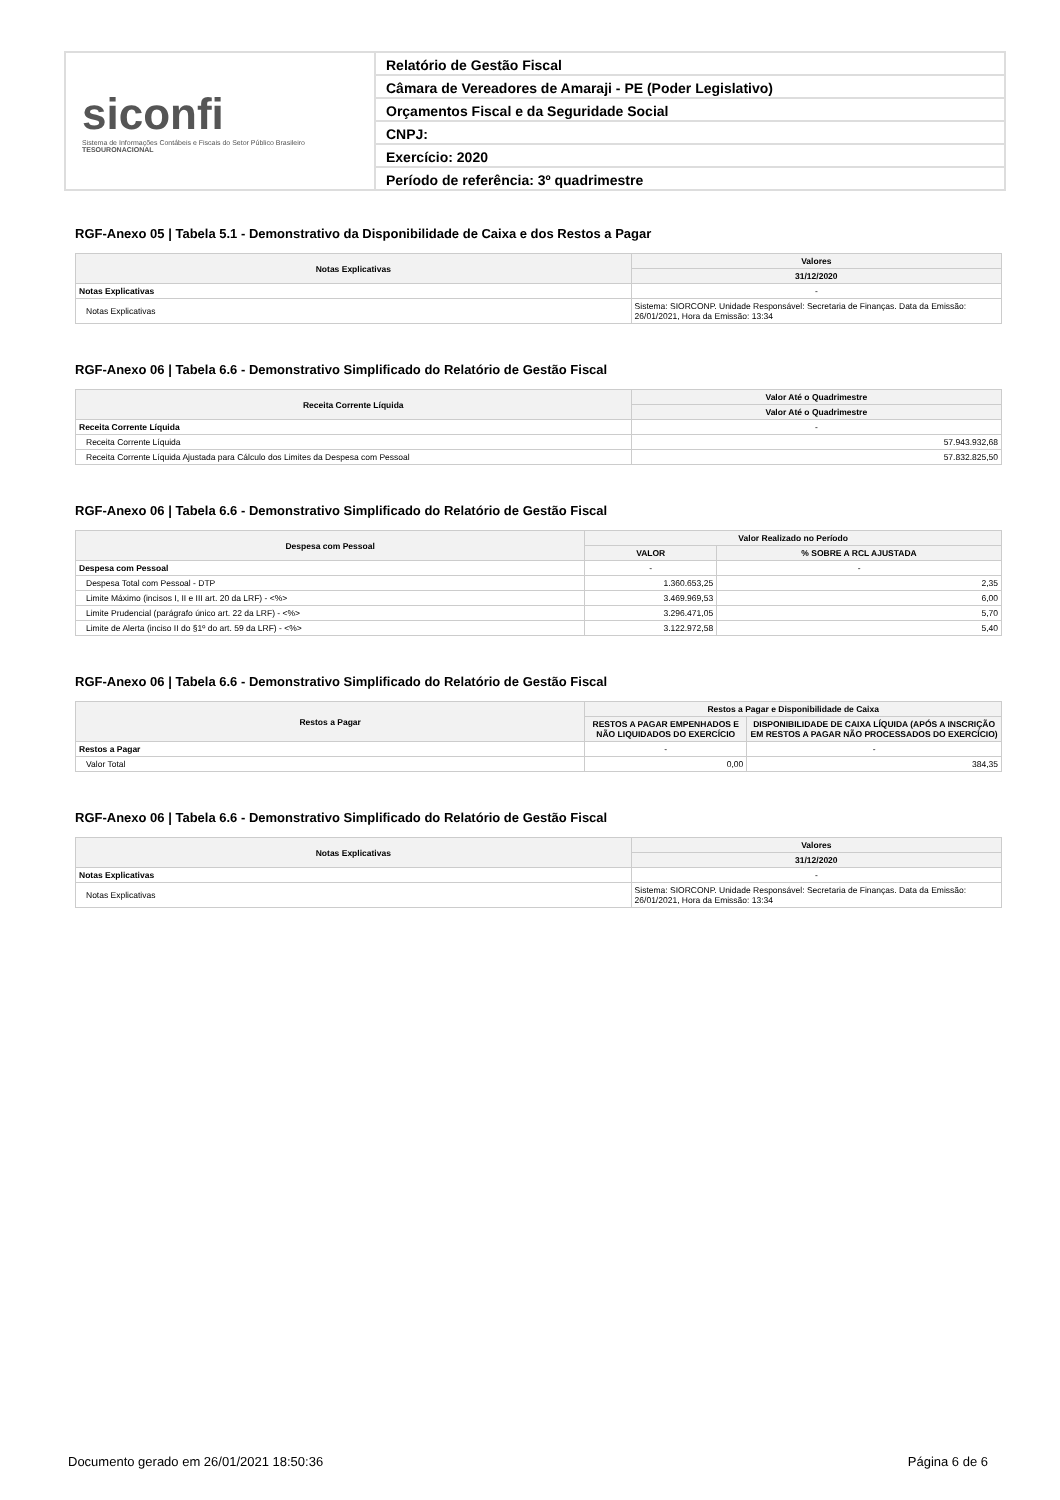siconfi
Sistema de Informações Contábeis e Fiscais do Setor Público Brasileiro
TESOURONACIONAL
Relatório de Gestão Fiscal
Câmara de Vereadores de Amaraji - PE (Poder Legislativo)
Orçamentos Fiscal e da Seguridade Social
CNPJ:
Exercício: 2020
Período de referência: 3º quadrimestre
RGF-Anexo 05 | Tabela 5.1 - Demonstrativo da Disponibilidade de Caixa e dos Restos a Pagar
| Notas Explicativas | Valores |
| --- | --- |
| | 31/12/2020 |
| Notas Explicativas | - |
| Notas Explicativas | Sistema: SIORCONP. Unidade Responsável: Secretaria de Finanças. Data da Emissão: 26/01/2021, Hora da Emissão: 13:34 |
RGF-Anexo 06 | Tabela 6.6 - Demonstrativo Simplificado do Relatório de Gestão Fiscal
| Receita Corrente Líquida | Valor Até o Quadrimestre |
| --- | --- |
| | Valor Até o Quadrimestre |
| Receita Corrente Líquida | - |
| Receita Corrente Líquida | 57.943.932,68 |
| Receita Corrente Líquida Ajustada para Cálculo dos Limites da Despesa com Pessoal | 57.832.825,50 |
RGF-Anexo 06 | Tabela 6.6 - Demonstrativo Simplificado do Relatório de Gestão Fiscal
| Despesa com Pessoal | Valor Realizado no Período | |
| --- | --- | --- |
| | VALOR | % SOBRE A RCL AJUSTADA |
| Despesa com Pessoal | - | - |
| Despesa Total com Pessoal - DTP | 1.360.653,25 | 2,35 |
| Limite Máximo (incisos I, II e III art. 20 da LRF) - <%> | 3.469.969,53 | 6,00 |
| Limite Prudencial (parágrafo único art. 22 da LRF) - <%> | 3.296.471,05 | 5,70 |
| Limite de Alerta (inciso II do §1º do art. 59 da LRF) - <%> | 3.122.972,58 | 5,40 |
RGF-Anexo 06 | Tabela 6.6 - Demonstrativo Simplificado do Relatório de Gestão Fiscal
| Restos a Pagar | Restos a Pagar e Disponibilidade de Caixa | |
| --- | --- | --- |
| | RESTOS A PAGAR EMPENHADOS E NÃO LIQUIDADOS DO EXERCÍCIO | DISPONIBILIDADE DE CAIXA LÍQUIDA (APÓS A INSCRIÇÃO EM RESTOS A PAGAR NÃO PROCESSADOS DO EXERCÍCIO) |
| Restos a Pagar | - | - |
| Valor Total | 0,00 | 384,35 |
RGF-Anexo 06 | Tabela 6.6 - Demonstrativo Simplificado do Relatório de Gestão Fiscal
| Notas Explicativas | Valores |
| --- | --- |
| | 31/12/2020 |
| Notas Explicativas | - |
| Notas Explicativas | Sistema: SIORCONP. Unidade Responsável: Secretaria de Finanças. Data da Emissão: 26/01/2021, Hora da Emissão: 13:34 |
Documento gerado em 26/01/2021 18:50:36 Página 6 de 6